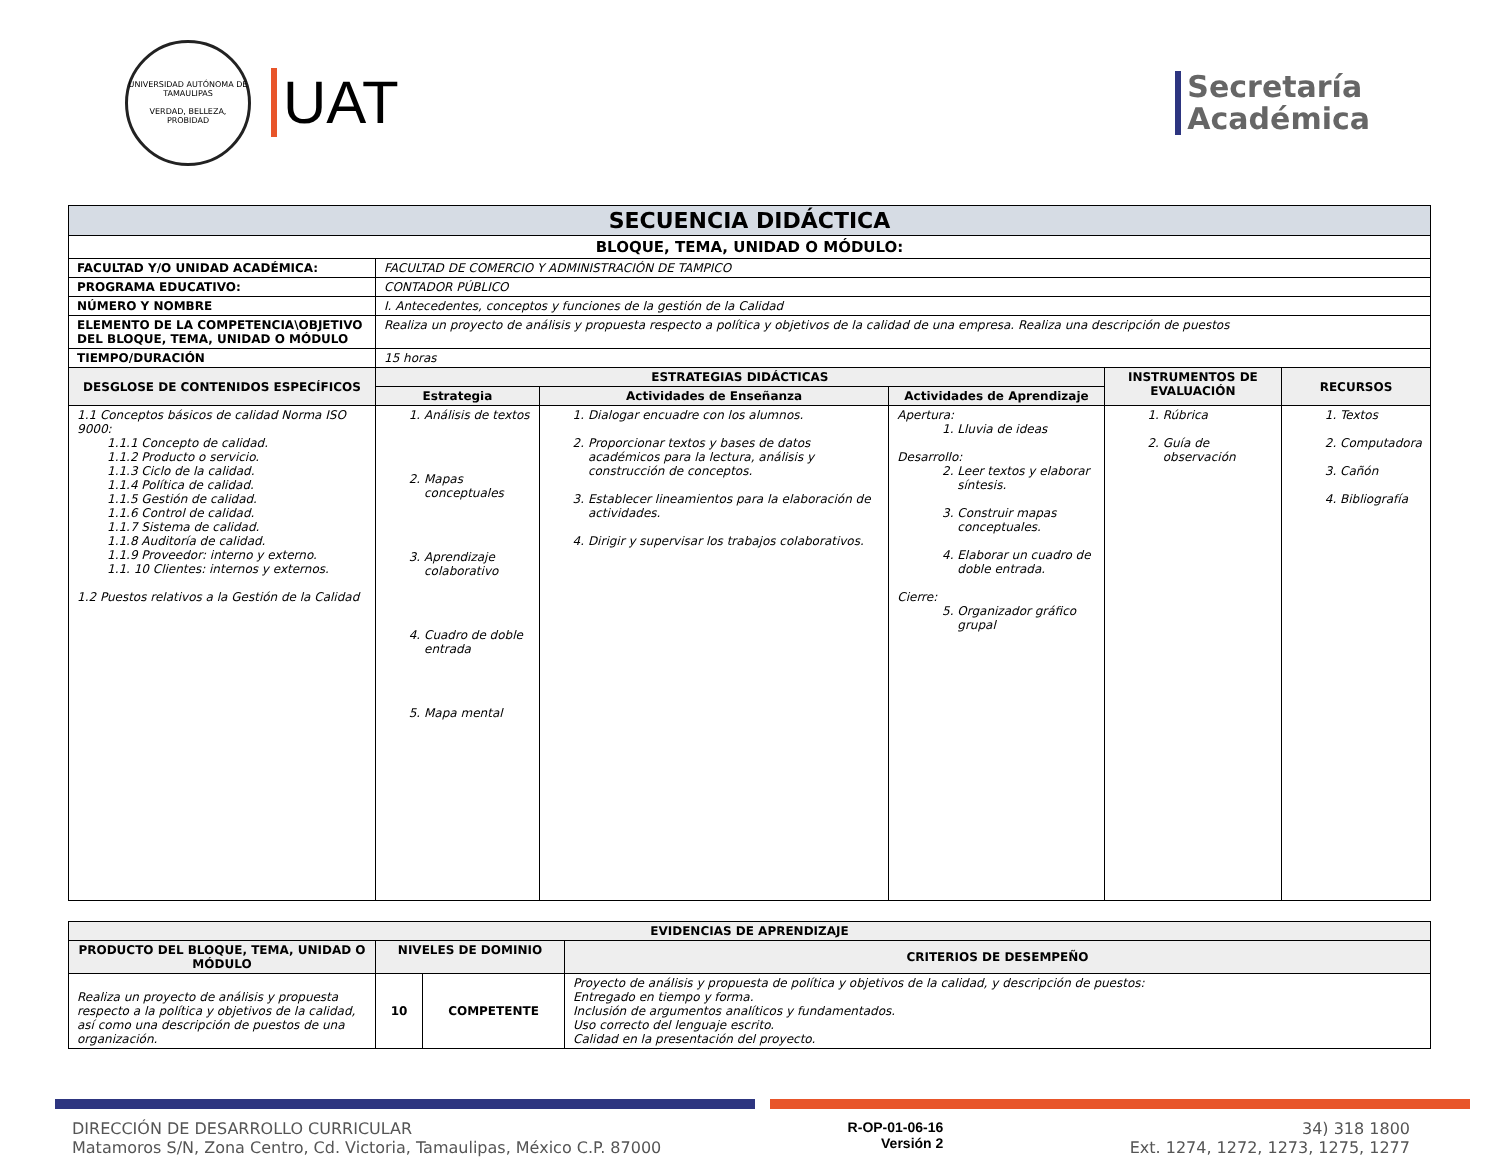UNIVERSIDAD AUTÓNOMA DE TAMAULIPAS
VERDAD, BELLEZA, PROBIDAD
UAT
Secretaría
Académica
| SECUENCIA DIDÁCTICA | | | | | |
| BLOQUE, TEMA, UNIDAD O MÓDULO: | | | | | |
| FACULTAD Y/O UNIDAD ACADÉMICA: | FACULTAD DE COMERCIO Y ADMINISTRACIÓN DE TAMPICO | | | | |
| PROGRAMA EDUCATIVO: | CONTADOR PÚBLICO | | | | |
| NÚMERO Y NOMBRE | I. Antecedentes, conceptos y funciones de la gestión de la Calidad | | | | |
| ELEMENTO DE LA COMPETENCIA\OBJETIVO DEL BLOQUE, TEMA, UNIDAD O MÓDULO | Realiza un proyecto de análisis y propuesta respecto a política y objetivos de la calidad de una empresa. Realiza una descripción de puestos | | | | |
| TIEMPO/DURACIÓN | 15 horas | | | | |
| DESGLOSE DE CONTENIDOS ESPECÍFICOS | ESTRATEGIAS DIDÁCTICAS | | | INSTRUMENTOS DE EVALUACIÓN | RECURSOS |
| | Estrategia | Actividades de Enseñanza | Actividades de Aprendizaje | | |
| 1.1 Conceptos básicos de calidad Norma ISO 9000: 1.1.1 Concepto de calidad. 1.1.2 Producto o servicio. 1.1.3 Ciclo de la calidad. 1.1.4 Política de calidad. 1.1.5 Gestión de calidad. 1.1.6 Control de calidad. 1.1.7 Sistema de calidad. 1.1.8 Auditoría de calidad. 1.1.9 Proveedor: interno y externo. 1.1. 10 Clientes: internos y externos. 1.2 Puestos relativos a la Gestión de la Calidad | 1. Análisis de textos 2. Mapas conceptuales 3. Aprendizaje colaborativo 4. Cuadro de doble entrada 5. Mapa mental | 1. Dialogar encuadre con los alumnos. 2. Proporcionar textos y bases de datos académicos para la lectura, análisis y construcción de conceptos. 3. Establecer lineamientos para la elaboración de actividades. 4. Dirigir y supervisar los trabajos colaborativos. | Apertura: 1. Lluvia de ideas Desarrollo: 2. Leer textos y elaborar síntesis. 3. Construir mapas conceptuales. 4. Elaborar un cuadro de doble entrada. Cierre: 5. Organizador gráfico grupal | 1. Rúbrica 2. Guía de observación | 1. Textos 2. Computadora 3. Cañón 4. Bibliografía |
| EVIDENCIAS DE APRENDIZAJE | | | |
| --- | --- | --- | --- |
| PRODUCTO DEL BLOQUE, TEMA, UNIDAD O MÓDULO | NIVELES DE DOMINIO | | CRITERIOS DE DESEMPEÑO |
| Realiza un proyecto de análisis y propuesta respecto a la política y objetivos de la calidad, así como una descripción de puestos de una organización. | 10 | COMPETENTE | Proyecto de análisis y propuesta de política y objetivos de la calidad, y descripción de puestos: Entregado en tiempo y forma. Inclusión de argumentos analíticos y fundamentados. Uso correcto del lenguaje escrito. Calidad en la presentación del proyecto. |
DIRECCIÓN DE DESARROLLO CURRICULAR
Matamoros S/N, Zona Centro, Cd. Victoria, Tamaulipas, México C.P. 87000
R-OP-01-06-16
Versión 2
34) 318 1800
Ext. 1274, 1272, 1273, 1275, 1277